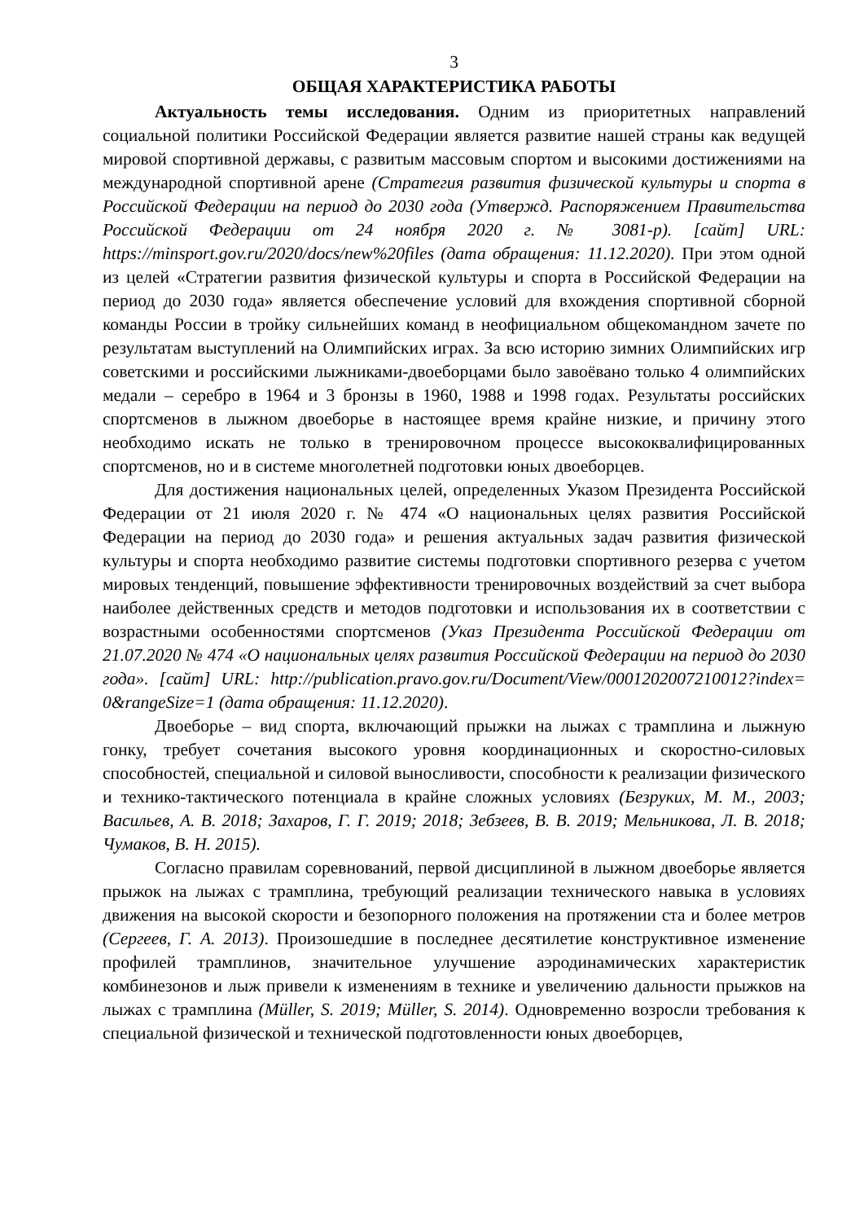3
ОБЩАЯ ХАРАКТЕРИСТИКА РАБОТЫ
Актуальность темы исследования. Одним из приоритетных направлений социальной политики Российской Федерации является развитие нашей страны как ведущей мировой спортивной державы, с развитым массовым спортом и высокими достижениями на международной спортивной арене (Стратегия развития физической культуры и спорта в Российской Федерации на период до 2030 года (Утвержд. Распоряжением Правительства Российской Федерации от 24 ноября 2020 г. № 3081-р). [сайт] URL: https://minsport.gov.ru/2020/docs/new%20files (дата обращения: 11.12.2020). При этом одной из целей «Стратегии развития физической культуры и спорта в Российской Федерации на период до 2030 года» является обеспечение условий для вхождения спортивной сборной команды России в тройку сильнейших команд в неофициальном общекомандном зачете по результатам выступлений на Олимпийских играх. За всю историю зимних Олимпийских игр советскими и российскими лыжниками-двоеборцами было завоёвано только 4 олимпийских медали – серебро в 1964 и 3 бронзы в 1960, 1988 и 1998 годах. Результаты российских спортсменов в лыжном двоеборье в настоящее время крайне низкие, и причину этого необходимо искать не только в тренировочном процессе высококвалифицированных спортсменов, но и в системе многолетней подготовки юных двоеборцев.
Для достижения национальных целей, определенных Указом Президента Российской Федерации от 21 июля 2020 г. № 474 «О национальных целях развития Российской Федерации на период до 2030 года» и решения актуальных задач развития физической культуры и спорта необходимо развитие системы подготовки спортивного резерва с учетом мировых тенденций, повышение эффективности тренировочных воздействий за счет выбора наиболее действенных средств и методов подготовки и использования их в соответствии с возрастными особенностями спортсменов (Указ Президента Российской Федерации от 21.07.2020 № 474 «О национальных целях развития Российской Федерации на период до 2030 года». [сайт] URL: http://publication.pravo.gov.ru/Document/View/0001202007210012?index= 0&rangeSize=1 (дата обращения: 11.12.2020).
Двоеборье – вид спорта, включающий прыжки на лыжах с трамплина и лыжную гонку, требует сочетания высокого уровня координационных и скоростно-силовых способностей, специальной и силовой выносливости, способности к реализации физического и технико-тактического потенциала в крайне сложных условиях (Безруких, М. М., 2003; Васильев, А. В. 2018; Захаров, Г. Г. 2019; 2018; Зебзеев, В. В. 2019; Мельникова, Л. В. 2018; Чумаков, В. Н. 2015).
Согласно правилам соревнований, первой дисциплиной в лыжном двоеборье является прыжок на лыжах с трамплина, требующий реализации технического навыка в условиях движения на высокой скорости и безопорного положения на протяжении ста и более метров (Сергеев, Г. А. 2013). Произошедшие в последнее десятилетие конструктивное изменение профилей трамплинов, значительное улучшение аэродинамических характеристик комбинезонов и лыж привели к изменениям в технике и увеличению дальности прыжков на лыжах с трамплина (Müller, S. 2019; Müller, S. 2014). Одновременно возросли требования к специальной физической и технической подготовленности юных двоеборцев,